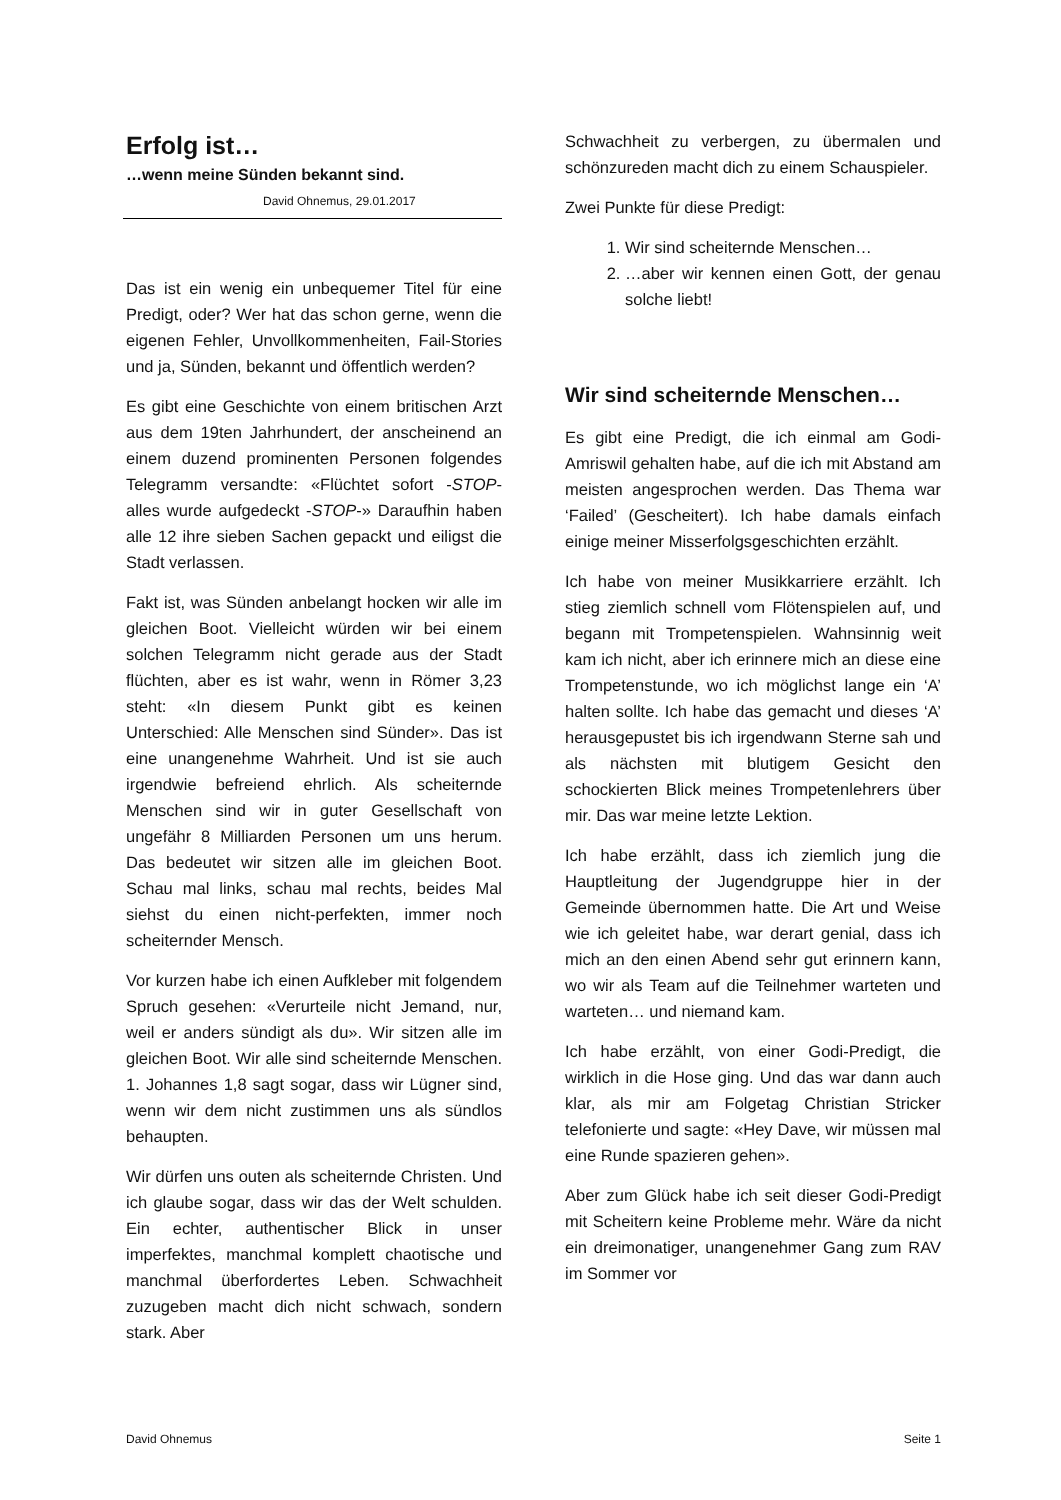Erfolg ist…
…wenn meine Sünden bekannt sind.
David Ohnemus, 29.01.2017
Das ist ein wenig ein unbequemer Titel für eine Predigt, oder? Wer hat das schon gerne, wenn die eigenen Fehler, Unvollkommenheiten, Fail-Stories und ja, Sünden, bekannt und öffentlich werden?
Es gibt eine Geschichte von einem britischen Arzt aus dem 19ten Jahrhundert, der anscheinend an einem duzend prominenten Personen folgendes Telegramm versandte: «Flüchtet sofort -STOP- alles wurde aufgedeckt -STOP-» Daraufhin haben alle 12 ihre sieben Sachen gepackt und eiligst die Stadt verlassen.
Fakt ist, was Sünden anbelangt hocken wir alle im gleichen Boot. Vielleicht würden wir bei einem solchen Telegramm nicht gerade aus der Stadt flüchten, aber es ist wahr, wenn in Römer 3,23 steht: «In diesem Punkt gibt es keinen Unterschied: Alle Menschen sind Sünder». Das ist eine unangenehme Wahrheit. Und ist sie auch irgendwie befreiend ehrlich. Als scheiternde Menschen sind wir in guter Gesellschaft von ungefähr 8 Milliarden Personen um uns herum. Das bedeutet wir sitzen alle im gleichen Boot. Schau mal links, schau mal rechts, beides Mal siehst du einen nicht-perfekten, immer noch scheiternder Mensch.
Vor kurzen habe ich einen Aufkleber mit folgendem Spruch gesehen: «Verurteile nicht Jemand, nur, weil er anders sündigt als du». Wir sitzen alle im gleichen Boot. Wir alle sind scheiternde Menschen. 1. Johannes 1,8 sagt sogar, dass wir Lügner sind, wenn wir dem nicht zustimmen uns als sündlos behaupten.
Wir dürfen uns outen als scheiternde Christen. Und ich glaube sogar, dass wir das der Welt schulden. Ein echter, authentischer Blick in unser imperfektes, manchmal komplett chaotische und manchmal überfordertes Leben. Schwachheit zuzugeben macht dich nicht schwach, sondern stark. Aber
Schwachheit zu verbergen, zu übermalen und schönzureden macht dich zu einem Schauspieler.
Zwei Punkte für diese Predigt:
1. Wir sind scheiternde Menschen…
2. …aber wir kennen einen Gott, der genau solche liebt!
Wir sind scheiternde Menschen…
Es gibt eine Predigt, die ich einmal am Godi-Amriswil gehalten habe, auf die ich mit Abstand am meisten angesprochen werden. Das Thema war ‘Failed’ (Gescheitert). Ich habe damals einfach einige meiner Misserfolgsgeschichten erzählt.
Ich habe von meiner Musikkarriere erzählt. Ich stieg ziemlich schnell vom Flötenspielen auf, und begann mit Trompetenspielen. Wahnsinnig weit kam ich nicht, aber ich erinnere mich an diese eine Trompetenstunde, wo ich möglichst lange ein ‘A’ halten sollte. Ich habe das gemacht und dieses ‘A’ herausgepustet bis ich irgendwann Sterne sah und als nächsten mit blutigem Gesicht den schockierten Blick meines Trompetenlehrers über mir. Das war meine letzte Lektion.
Ich habe erzählt, dass ich ziemlich jung die Hauptleitung der Jugendgruppe hier in der Gemeinde übernommen hatte. Die Art und Weise wie ich geleitet habe, war derart genial, dass ich mich an den einen Abend sehr gut erinnern kann, wo wir als Team auf die Teilnehmer warteten und warteten… und niemand kam.
Ich habe erzählt, von einer Godi-Predigt, die wirklich in die Hose ging. Und das war dann auch klar, als mir am Folgetag Christian Stricker telefonierte und sagte: «Hey Dave, wir müssen mal eine Runde spazieren gehen».
Aber zum Glück habe ich seit dieser Godi-Predigt mit Scheitern keine Probleme mehr. Wäre da nicht ein dreimonatiger, unangenehmer Gang zum RAV im Sommer vor
David Ohnemus Seite 1